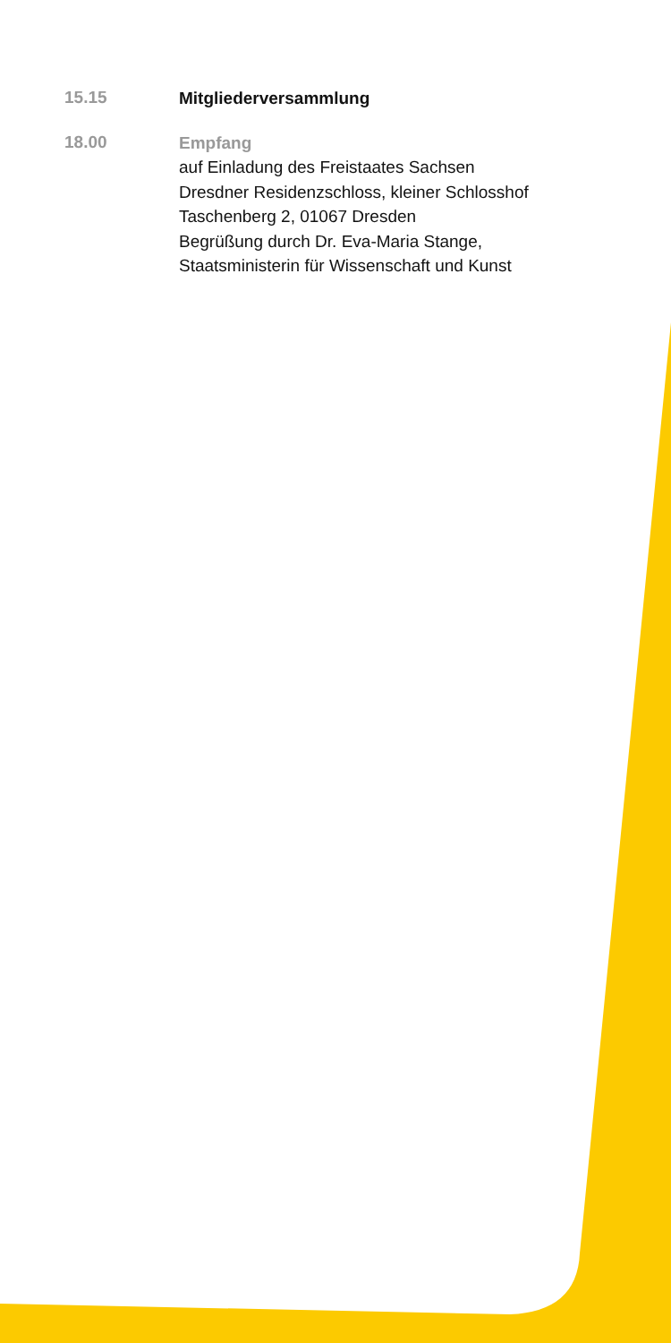15.15
Mitgliederversammlung
18.00
Empfang
auf Einladung des Freistaates Sachsen
Dresdner Residenzschloss, kleiner Schlosshof
Taschenberg 2, 01067 Dresden
Begrüßung durch Dr. Eva-Maria Stange,
Staatsministerin für Wissenschaft und Kunst